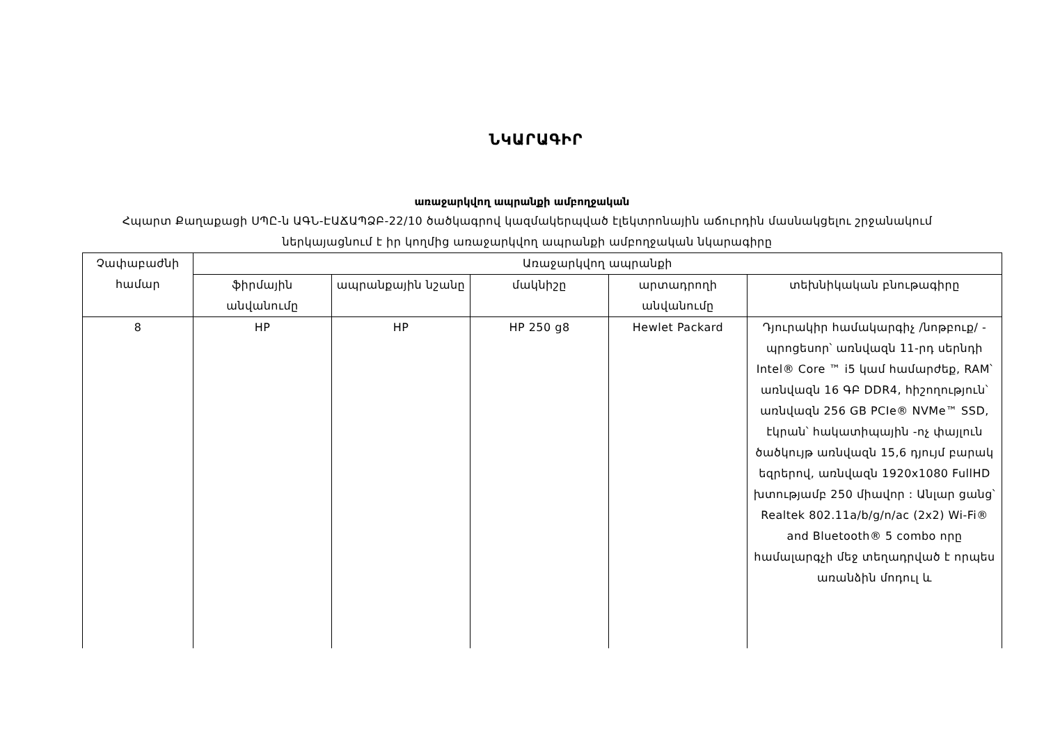ՆԿԱՐԱԳԻՐ
առաջարկվող ապրանքի ամբողջական
Հպարտ Քաղաքացի ՍՊԸ-ն ԱԳՆ-ԷԱՃԱՊՁԲ-22/10 ծածկագրով կազմակերպված էլեկտրոնային աճուրդին մասնակցելու շրջանակում ներկայացնում է իր կողմից առաջարկվող ապրանքի ամբողջական նկարագիրը
| Չափաբաժնի համար | Առաջարկվող ապրանքի | | | | |
| --- | --- | --- | --- | --- | --- |
| | ֆիրմային անվանումը | ապրանքային նշանը | մակնիշը | արտադրողի անվանումը | տեխնիկական բնութագիրը |
| 8 | HP | HP | HP 250 g8 | Hewlet Packard | Դյուրակիր համակարգիչ /նոթբուք/ - պրոցեսոր՝ առնվազն 11-րդ սերնդի Intel® Core ™ i5 կամ համարժեք, RAM՝ առնվազն 16 ԳԲ DDR4, հիշողություն՝ առնվազն 256 GB PCIe® NVMe™ SSD, էկրան՝ հակատիպային -ոչ փայլուն ծածկույթ առնվազն 15,6 դյույմ բարակ եզրերով, առնվազն 1920x1080 FullHD խտությամբ 250 միավոր : Անլար ցանց՝ Realtek 802.11a/b/g/n/ac (2x2) Wi-Fi® and Bluetooth® 5 combo որը համալարգչի մեջ տեղադրված է որպես առանձին մոդուլ և |